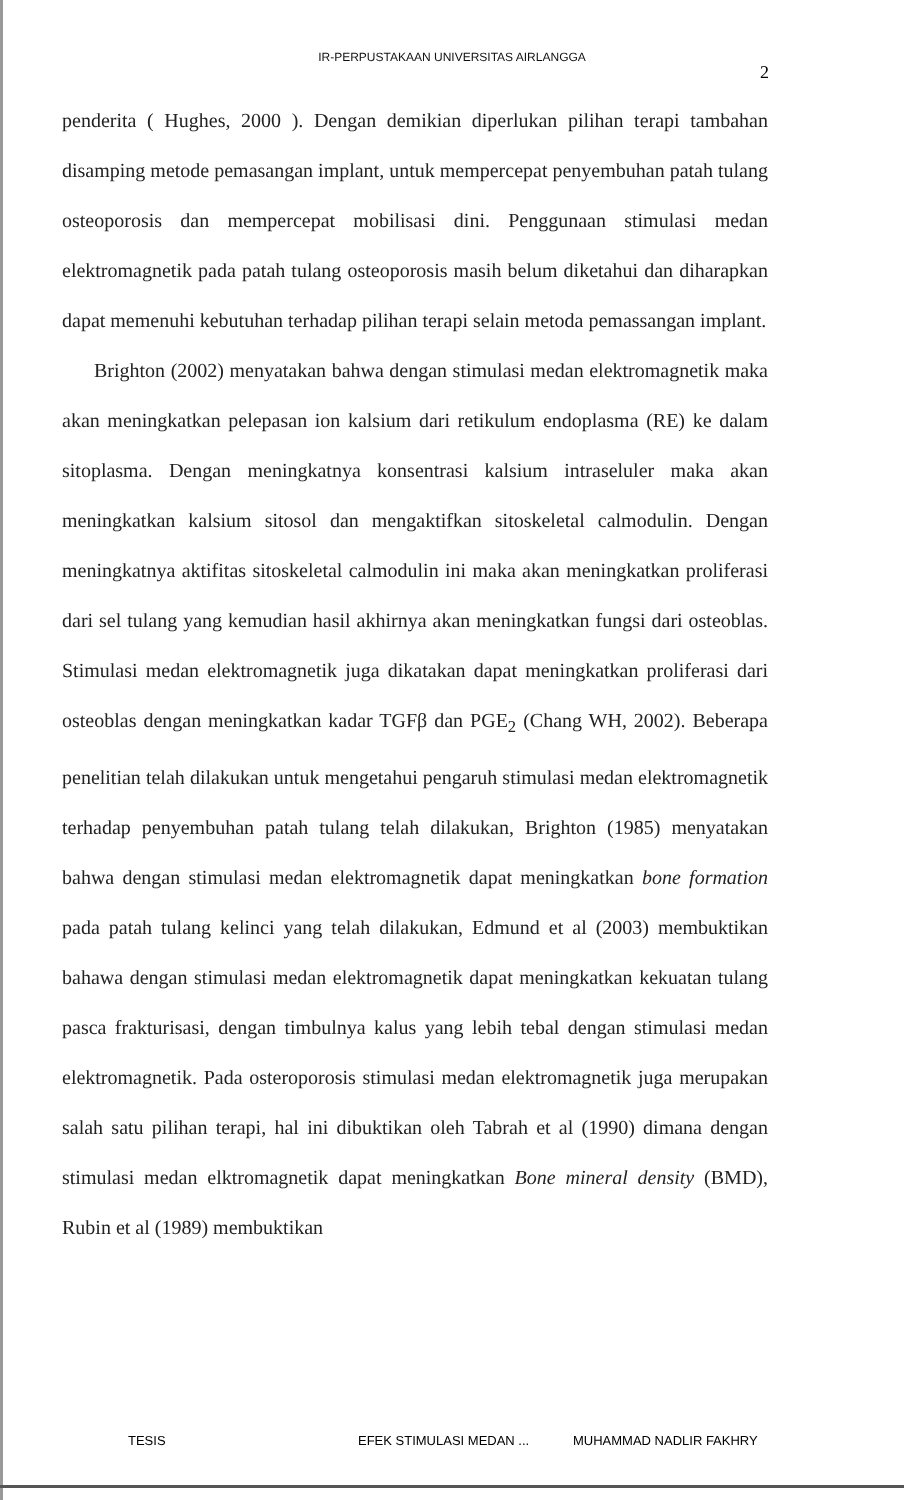IR-PERPUSTAKAAN UNIVERSITAS AIRLANGGA
2
penderita ( Hughes, 2000 ). Dengan demikian diperlukan pilihan terapi tambahan disamping metode pemasangan implant, untuk mempercepat penyembuhan patah tulang osteoporosis dan mempercepat mobilisasi dini. Penggunaan stimulasi medan elektromagnetik pada patah tulang osteoporosis masih belum diketahui dan diharapkan dapat memenuhi kebutuhan terhadap pilihan terapi selain metoda pemassangan implant.
Brighton (2002) menyatakan bahwa dengan stimulasi medan elektromagnetik maka akan meningkatkan pelepasan ion kalsium dari retikulum endoplasma (RE) ke dalam sitoplasma. Dengan meningkatnya konsentrasi kalsium intraseluler maka akan meningkatkan kalsium sitosol dan mengaktifkan sitoskeletal calmodulin. Dengan meningkatnya aktifitas sitoskeletal calmodulin ini maka akan meningkatkan proliferasi dari sel tulang yang kemudian hasil akhirnya akan meningkatkan fungsi dari osteoblas. Stimulasi medan elektromagnetik juga dikatakan dapat meningkatkan proliferasi dari osteoblas dengan meningkatkan kadar TGFβ dan PGE<sub>2</sub> (Chang WH, 2002). Beberapa penelitian telah dilakukan untuk mengetahui pengaruh stimulasi medan elektromagnetik terhadap penyembuhan patah tulang telah dilakukan, Brighton (1985) menyatakan bahwa dengan stimulasi medan elektromagnetik dapat meningkatkan bone formation pada patah tulang kelinci yang telah dilakukan, Edmund et al (2003) membuktikan bahawa dengan stimulasi medan elektromagnetik dapat meningkatkan kekuatan tulang pasca frakturisasi, dengan timbulnya kalus yang lebih tebal dengan stimulasi medan elektromagnetik. Pada osteroporosis stimulasi medan elektromagnetik juga merupakan salah satu pilihan terapi, hal ini dibuktikan oleh Tabrah et al (1990) dimana dengan stimulasi medan elktromagnetik dapat meningkatkan Bone mineral density (BMD), Rubin et al (1989) membuktikan
TESIS EFEK STIMULASI MEDAN ... MUHAMMAD NADLIR FAKHRY